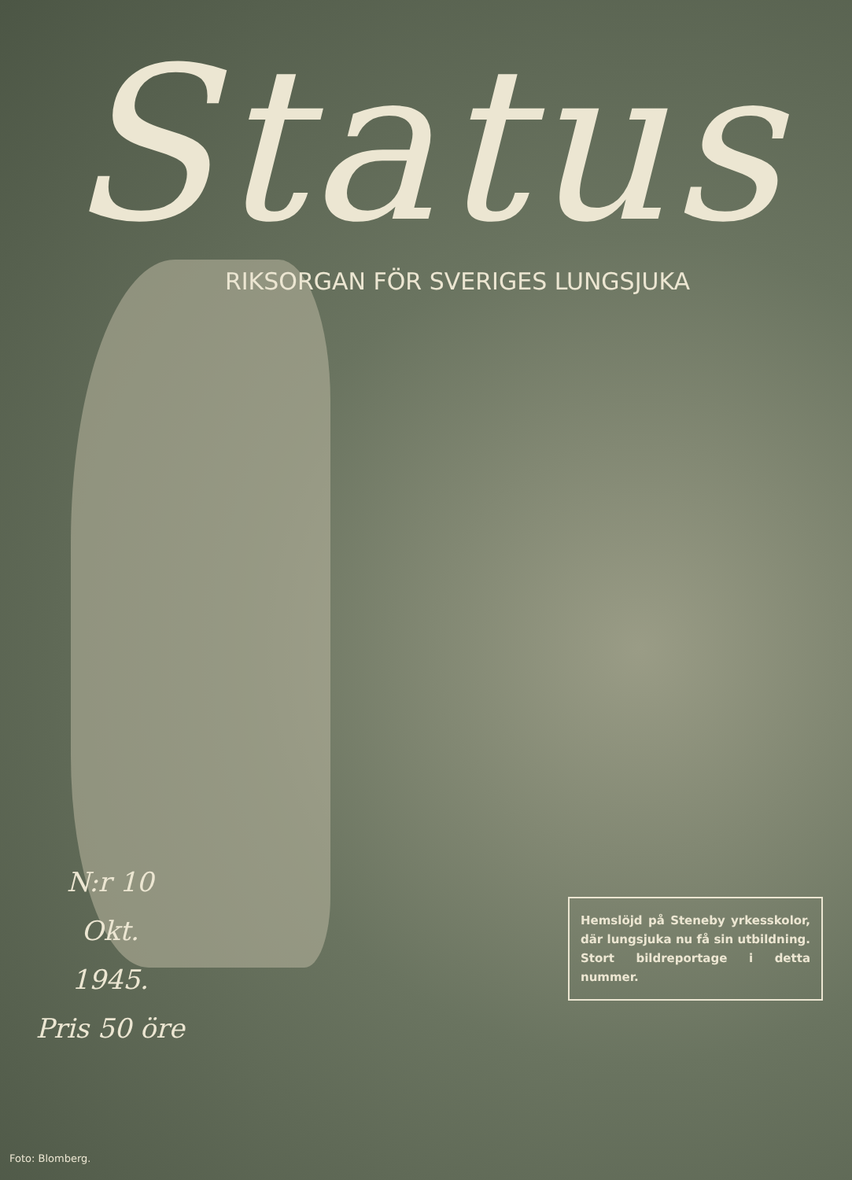Status
RIKSORGAN FÖR SVERIGES LUNGSJUKA
N:r 10
Okt.
1945.
Pris 50 öre
Hemslöjd på Steneby yrkes­skolor, där lungsjuka nu få sin utbildning. Stort bildre­portage i detta nummer.
Foto: Blomberg.